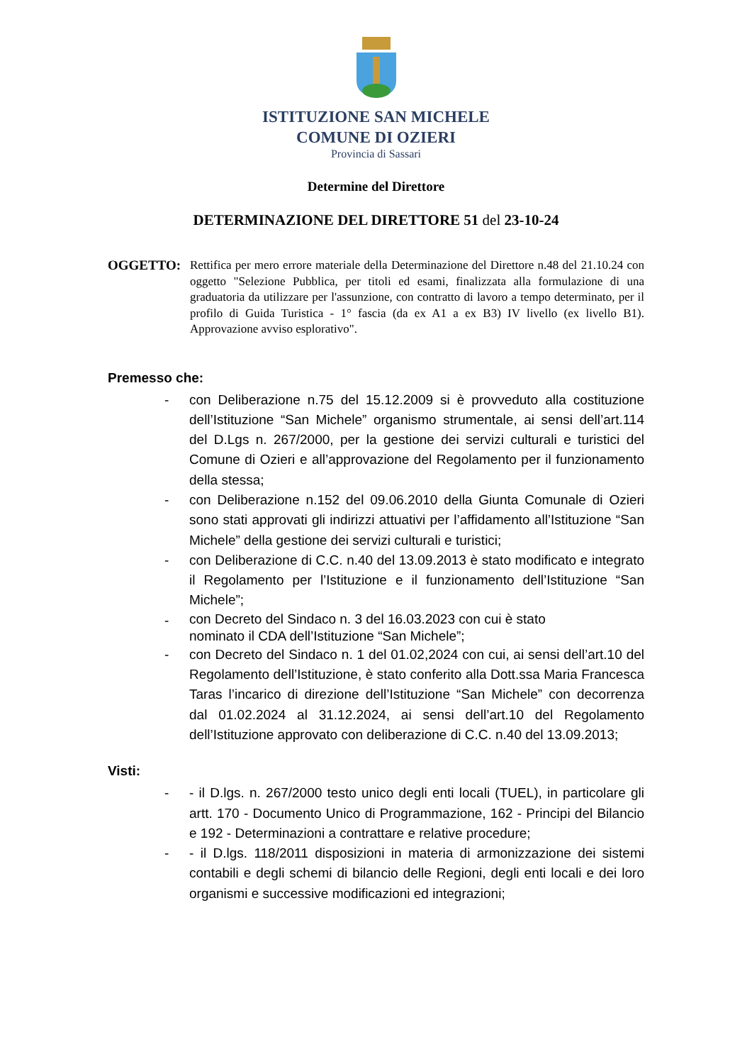ISTITUZIONE SAN MICHELE
COMUNE DI OZIERI
Provincia di Sassari
Determine del Direttore
DETERMINAZIONE DEL DIRETTORE 51 del 23-10-24
OGGETTO: Rettifica per mero errore materiale della Determinazione del Direttore n.48 del 21.10.24 con oggetto "Selezione Pubblica, per titoli ed esami, finalizzata alla formulazione di una graduatoria da utilizzare per l'assunzione, con contratto di lavoro a tempo determinato, per il profilo di Guida Turistica - 1° fascia (da ex A1 a ex B3) IV livello (ex livello B1). Approvazione avviso esplorativo".
Premesso che:
- con Deliberazione n.75 del 15.12.2009 si è provveduto alla costituzione dell’Istituzione “San Michele” organismo strumentale, ai sensi dell’art.114 del D.Lgs n. 267/2000, per la gestione dei servizi culturali e turistici del Comune di Ozieri e all’approvazione del Regolamento per il funzionamento della stessa;
- con Deliberazione n.152 del 09.06.2010 della Giunta Comunale di Ozieri sono stati approvati gli indirizzi attuativi per l’affidamento all’Istituzione “San Michele” della gestione dei servizi culturali e turistici;
- con Deliberazione di C.C. n.40 del 13.09.2013 è stato modificato e integrato il Regolamento per l’Istituzione e il funzionamento dell’Istituzione “San Michele”;
- con Decreto del Sindaco n. 3 del 16.03.2023 con cui è stato
nominato il CDA dell’Istituzione “San Michele”;
- con Decreto del Sindaco n. 1 del 01.02,2024 con cui, ai sensi dell’art.10 del Regolamento dell’Istituzione, è stato conferito alla Dott.ssa Maria Francesca Taras l’incarico di direzione dell’Istituzione “San Michele” con decorrenza dal 01.02.2024 al 31.12.2024, ai sensi dell’art.10 del Regolamento dell’Istituzione approvato con deliberazione di C.C. n.40 del 13.09.2013;
Visti:
- - il D.lgs. n. 267/2000 testo unico degli enti locali (TUEL), in particolare gli artt. 170 - Documento Unico di Programmazione, 162 - Principi del Bilancio e 192 - Determinazioni a contrattare e relative procedure;
- - il D.lgs. 118/2011 disposizioni in materia di armonizzazione dei sistemi contabili e degli schemi di bilancio delle Regioni, degli enti locali e dei loro organismi e successive modificazioni ed integrazioni;